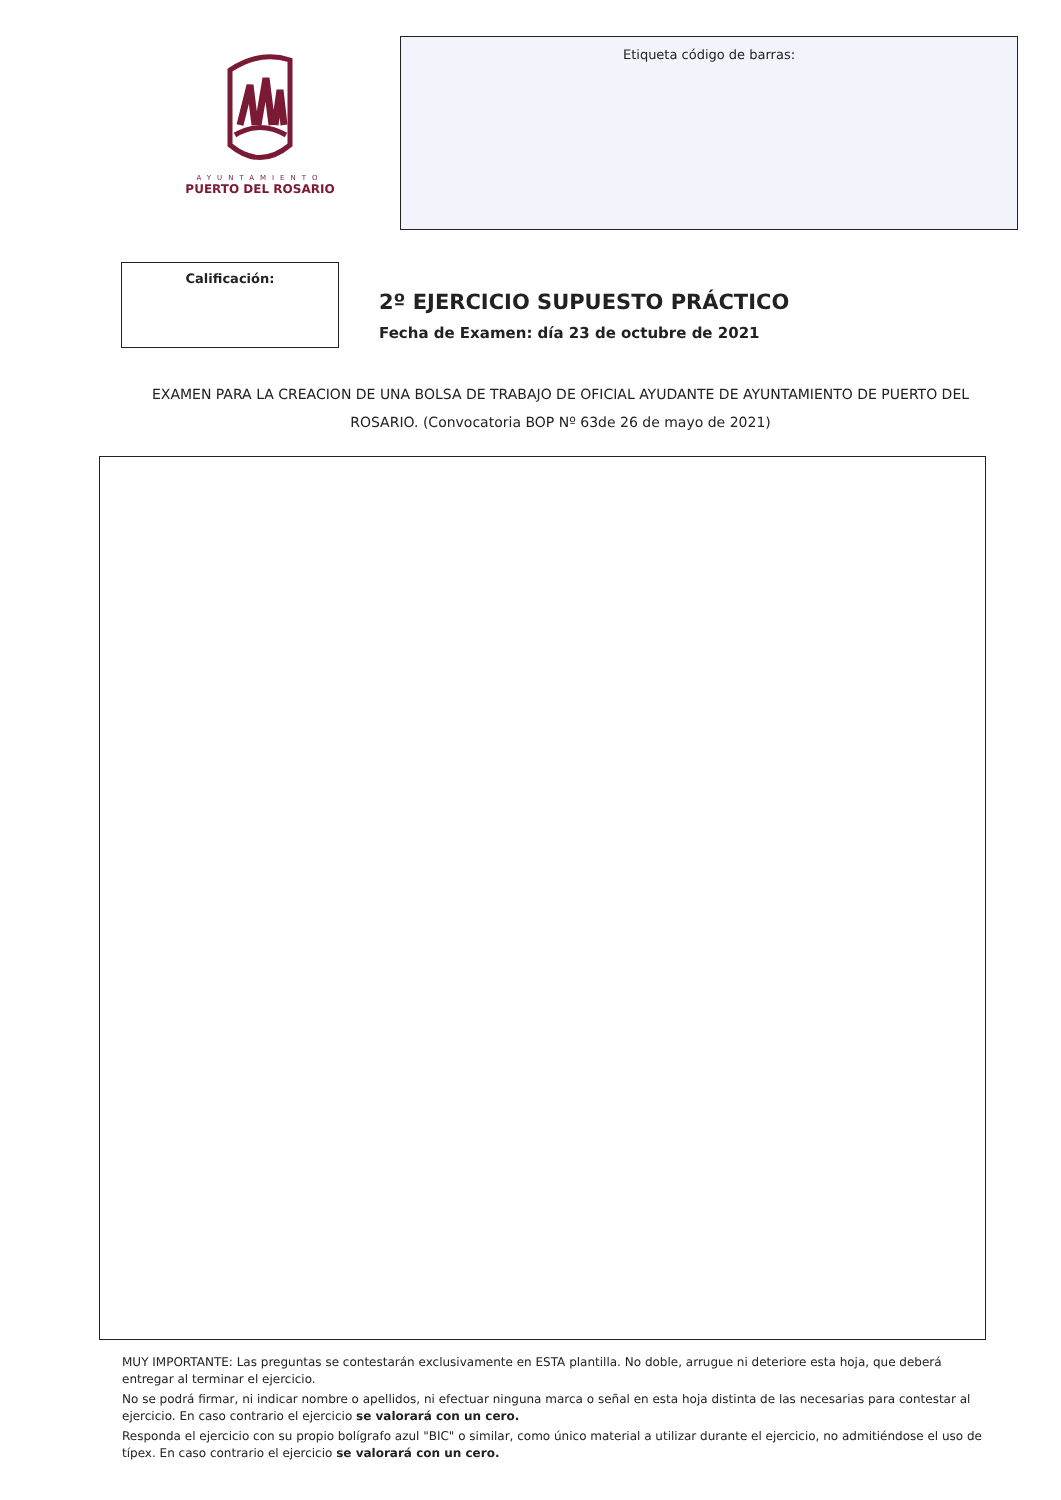AYUNTAMIENTO
PUERTO DEL ROSARIO
Etiqueta código de barras:
Calificación:
2º EJERCICIO SUPUESTO PRÁCTICO
Fecha de Examen: día 23 de octubre de 2021
EXAMEN PARA LA CREACION DE UNA BOLSA DE TRABAJO DE OFICIAL AYUDANTE DE AYUNTAMIENTO DE PUERTO DEL ROSARIO. (Convocatoria BOP Nº 63de 26 de mayo de 2021)
MUY IMPORTANTE: Las preguntas se contestarán exclusivamente en ESTA plantilla. No doble, arrugue ni deteriore esta hoja, que deberá entregar al terminar el ejercicio.
No se podrá firmar, ni indicar nombre o apellidos, ni efectuar ninguna marca o señal en esta hoja distinta de las necesarias para contestar al ejercicio. En caso contrario el ejercicio se valorará con un cero.
Responda el ejercicio con su propio bolígrafo azul "BIC" o similar, como único material a utilizar durante el ejercicio, no admitiéndose el uso de típex. En caso contrario el ejercicio se valorará con un cero.